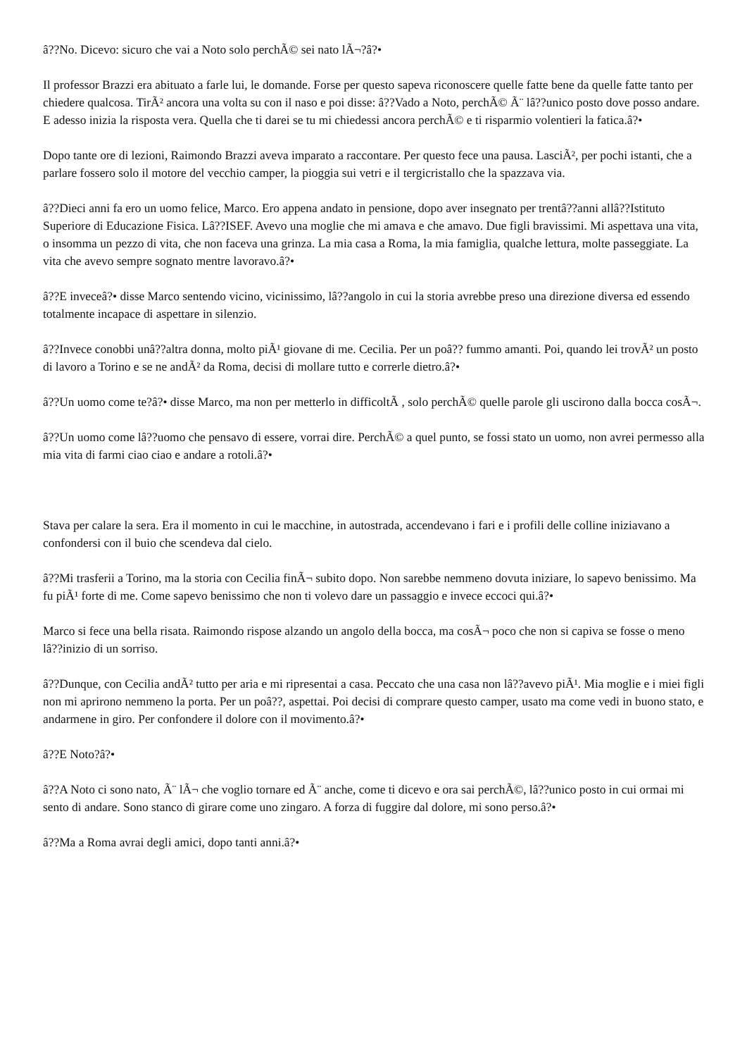â??No. Dicevo: sicuro che vai a Noto solo perchÃ© sei nato lÃ¬?â?•
Il professor Brazzi era abituato a farle lui, le domande. Forse per questo sapeva riconoscere quelle fatte bene da quelle fatte tanto per chiedere qualcosa. TirÃ² ancora una volta su con il naso e poi disse: â??Vado a Noto, perchÃ© Ã¨ lâ??unico posto dove posso andare. E adesso inizia la risposta vera. Quella che ti darei se tu mi chiedessi ancora perchÃ© e ti risparmio volentieri la fatica.â?•
Dopo tante ore di lezioni, Raimondo Brazzi aveva imparato a raccontare. Per questo fece una pausa. LasciÃ², per pochi istanti, che a parlare fossero solo il motore del vecchio camper, la pioggia sui vetri e il tergicristallo che la spazzava via.
â??Dieci anni fa ero un uomo felice, Marco. Ero appena andato in pensione, dopo aver insegnato per trentâ??anni allâ??Istituto Superiore di Educazione Fisica. Lâ??ISEF. Avevo una moglie che mi amava e che amavo. Due figli bravissimi. Mi aspettava una vita, o insomma un pezzo di vita, che non faceva una grinza. La mia casa a Roma, la mia famiglia, qualche lettura, molte passeggiate. La vita che avevo sempre sognato mentre lavoravo.â?•
â??E inveceâ?• disse Marco sentendo vicino, vicinissimo, lâ??angolo in cui la storia avrebbe preso una direzione diversa ed essendo totalmente incapace di aspettare in silenzio.
â??Invece conobbi unâ??altra donna, molto piÃ¹ giovane di me. Cecilia. Per un poâ?? fummo amanti. Poi, quando lei trovÃ² un posto di lavoro a Torino e se ne andÃ² da Roma, decisi di mollare tutto e correrle dietro.â?•
â??Un uomo come te?â?• disse Marco, ma non per metterlo in difficoltÃ , solo perchÃ© quelle parole gli uscirono dalla bocca cosÃ¬.
â??Un uomo come lâ??uomo che pensavo di essere, vorrai dire. PerchÃ© a quel punto, se fossi stato un uomo, non avrei permesso alla mia vita di farmi ciao ciao e andare a rotoli.â?•
Stava per calare la sera. Era il momento in cui le macchine, in autostrada, accendevano i fari e i profili delle colline iniziavano a confondersi con il buio che scendeva dal cielo.
â??Mi trasferii a Torino, ma la storia con Cecilia finÃ¬ subito dopo. Non sarebbe nemmeno dovuta iniziare, lo sapevo benissimo. Ma fu piÃ¹ forte di me. Come sapevo benissimo che non ti volevo dare un passaggio e invece eccoci qui.â?•
Marco si fece una bella risata. Raimondo rispose alzando un angolo della bocca, ma cosÃ¬ poco che non si capiva se fosse o meno lâ??inizio di un sorriso.
â??Dunque, con Cecilia andÃ² tutto per aria e mi ripresentai a casa. Peccato che una casa non lâ??avevo piÃ¹. Mia moglie e i miei figli non mi aprirono nemmeno la porta. Per un poâ??, aspettai. Poi decisi di comprare questo camper, usato ma come vedi in buono stato, e andarmene in giro. Per confondere il dolore con il movimento.â?•
â??E Noto?â?•
â??A Noto ci sono nato, Ã¨ lÃ¬ che voglio tornare ed Ã¨ anche, come ti dicevo e ora sai perchÃ©, lâ??unico posto in cui ormai mi sento di andare. Sono stanco di girare come uno zingaro. A forza di fuggire dal dolore, mi sono perso.â?•
â??Ma a Roma avrai degli amici, dopo tanti anni.â?•